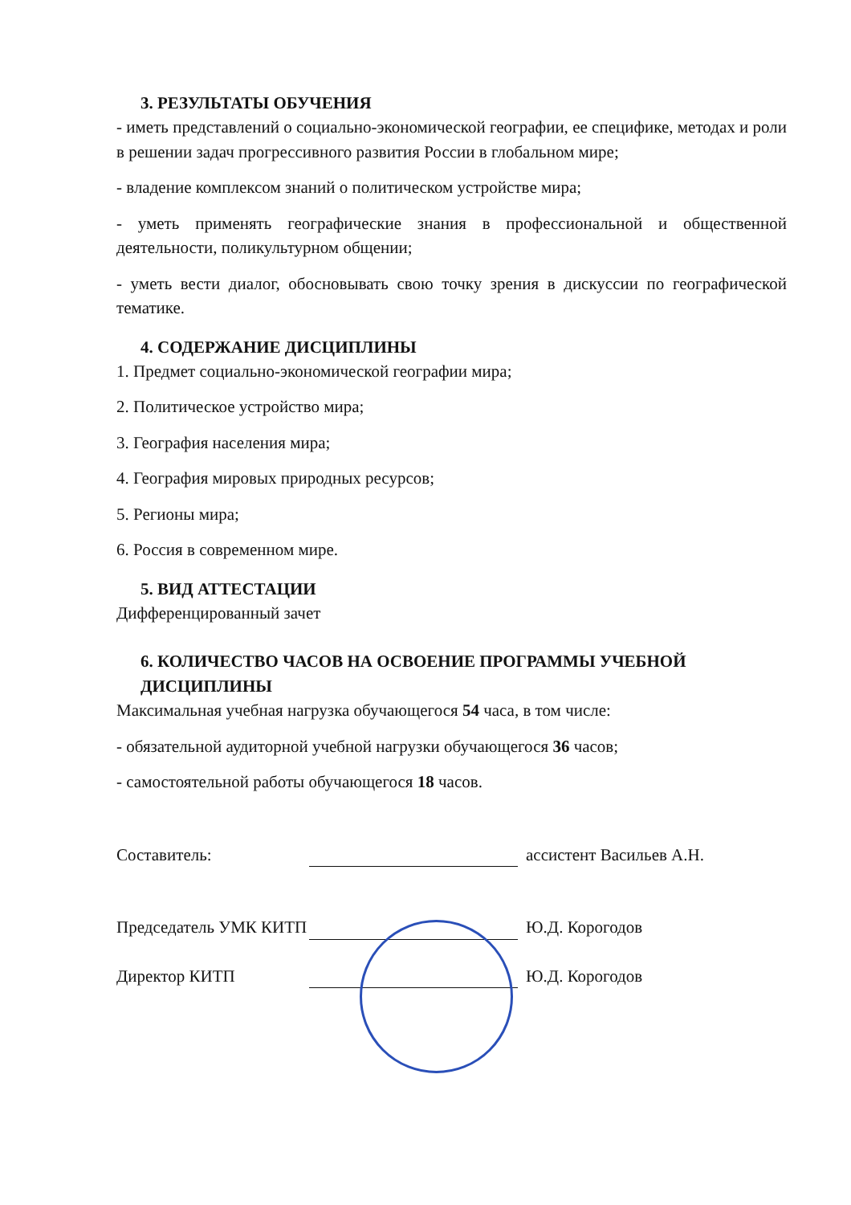3. РЕЗУЛЬТАТЫ ОБУЧЕНИЯ
- иметь представлений о социально-экономической географии, ее специфике, методах и роли в решении задач прогрессивного развития России в глобальном мире;
- владение комплексом знаний о политическом устройстве мира;
- уметь применять географические знания в профессиональной и общественной деятельности, поликультурном общении;
- уметь вести диалог, обосновывать свою точку зрения в дискуссии по географической тематике.
4. СОДЕРЖАНИЕ ДИСЦИПЛИНЫ
1. Предмет социально-экономической географии мира;
2. Политическое устройство мира;
3. География населения мира;
4. География мировых природных ресурсов;
5. Регионы мира;
6. Россия в современном мире.
5. ВИД АТТЕСТАЦИИ
Дифференцированный зачет
6. КОЛИЧЕСТВО ЧАСОВ НА ОСВОЕНИЕ ПРОГРАММЫ УЧЕБНОЙ ДИСЦИПЛИНЫ
Максимальная учебная нагрузка обучающегося 54 часа, в том числе:
- обязательной аудиторной учебной нагрузки обучающегося 36 часов;
- самостоятельной работы обучающегося 18 часов.
Составитель: ассистент Васильев А.Н.
Председатель УМК КИТП Ю.Д. Корогодов
Директор КИТП Ю.Д. Корогодов